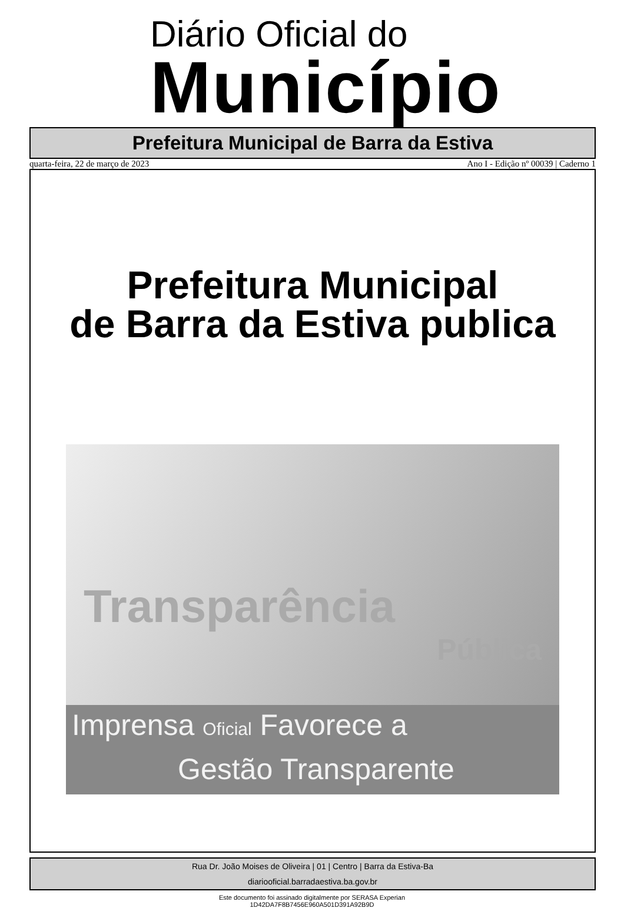Diário Oficial do
Município
Prefeitura Municipal de Barra da Estiva
quarta-feira, 22 de março de 2023 Ano I - Edição nº 00039 | Caderno 1
Prefeitura Municipal
de Barra da Estiva publica
Transparência
Pública
Imprensa Oficial Favorece a
Gestão Transparente
Rua Dr. João Moises de Oliveira | 01 | Centro | Barra da Estiva-Ba
diariooficial.barradaestiva.ba.gov.br
Este documento foi assinado digitalmente por SERASA Experian
1D42DA7F8B7456E960A501D391A92B9D